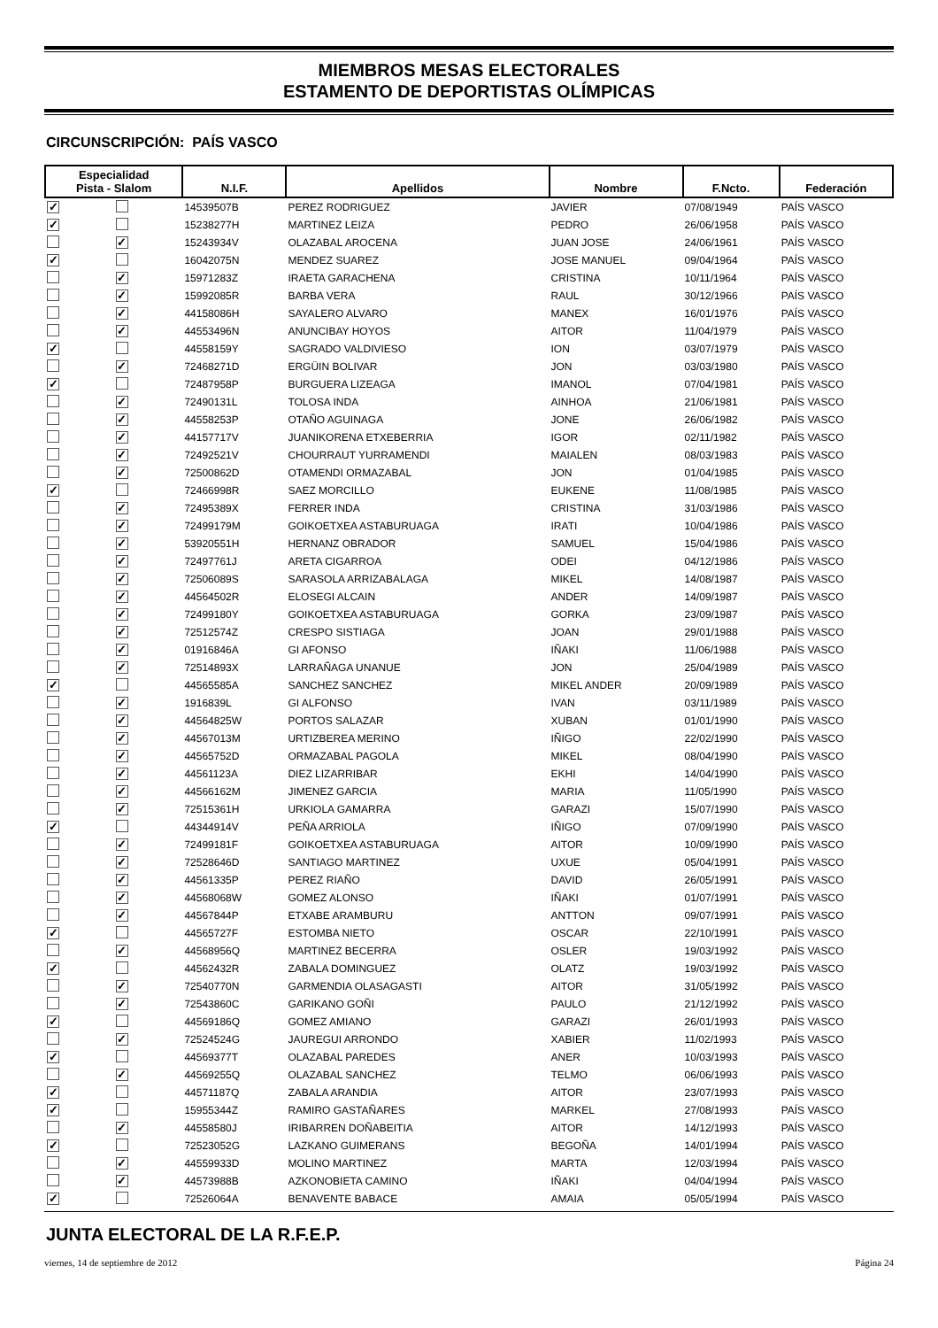MIEMBROS MESAS ELECTORALES
ESTAMENTO DE DEPORTISTAS OLÍMPICAS
CIRCUNSCRIPCIÓN: PAÍS VASCO
| Especialidad Pista - Slalom | | N.I.F. | Apellidos | Nombre | F.Ncto. | Federación |
| --- | --- | --- | --- | --- | --- | --- |
| ✓ | | 14539507B | PEREZ RODRIGUEZ | JAVIER | 07/08/1949 | PAÍS VASCO |
| ✓ | | 15238277H | MARTINEZ LEIZA | PEDRO | 26/06/1958 | PAÍS VASCO |
| | ✓ | 15243934V | OLAZABAL AROCENA | JUAN JOSE | 24/06/1961 | PAÍS VASCO |
| ✓ | | 16042075N | MENDEZ SUAREZ | JOSE MANUEL | 09/04/1964 | PAÍS VASCO |
| | ✓ | 15971283Z | IRAETA GARACHENA | CRISTINA | 10/11/1964 | PAÍS VASCO |
| | ✓ | 15992085R | BARBA VERA | RAUL | 30/12/1966 | PAÍS VASCO |
| | ✓ | 44158086H | SAYALERO ALVARO | MANEX | 16/01/1976 | PAÍS VASCO |
| | ✓ | 44553496N | ANUNCIBAY HOYOS | AITOR | 11/04/1979 | PAÍS VASCO |
| ✓ | | 44558159Y | SAGRADO VALDIVIESO | ION | 03/07/1979 | PAÍS VASCO |
| | ✓ | 72468271D | ERGÜIN BOLIVAR | JON | 03/03/1980 | PAÍS VASCO |
| ✓ | | 72487958P | BURGUERA LIZEAGA | IMANOL | 07/04/1981 | PAÍS VASCO |
| | ✓ | 72490131L | TOLOSA INDA | AINHOA | 21/06/1981 | PAÍS VASCO |
| | ✓ | 44558253P | OTAÑO AGUINAGA | JONE | 26/06/1982 | PAÍS VASCO |
| | ✓ | 44157717V | JUANIKORENA ETXEBERRIA | IGOR | 02/11/1982 | PAÍS VASCO |
| | ✓ | 72492521V | CHOURRAUT YURRAMENDI | MAIALEN | 08/03/1983 | PAÍS VASCO |
| | ✓ | 72500862D | OTAMENDI ORMAZABAL | JON | 01/04/1985 | PAÍS VASCO |
| ✓ | | 72466998R | SAEZ MORCILLO | EUKENE | 11/08/1985 | PAÍS VASCO |
| | ✓ | 72495389X | FERRER INDA | CRISTINA | 31/03/1986 | PAÍS VASCO |
| | ✓ | 72499179M | GOIKOETXEA ASTABURUAGA | IRATI | 10/04/1986 | PAÍS VASCO |
| | ✓ | 53920551H | HERNANZ OBRADOR | SAMUEL | 15/04/1986 | PAÍS VASCO |
| | ✓ | 72497761J | ARETA CIGARROA | ODEI | 04/12/1986 | PAÍS VASCO |
| | ✓ | 72506089S | SARASOLA ARRIZABALAGA | MIKEL | 14/08/1987 | PAÍS VASCO |
| | ✓ | 44564502R | ELOSEGI ALCAIN | ANDER | 14/09/1987 | PAÍS VASCO |
| | ✓ | 72499180Y | GOIKOETXEA ASTABURUAGA | GORKA | 23/09/1987 | PAÍS VASCO |
| | ✓ | 72512574Z | CRESPO SISTIAGA | JOAN | 29/01/1988 | PAÍS VASCO |
| | ✓ | 01916846A | GI AFONSO | IÑAKI | 11/06/1988 | PAÍS VASCO |
| | ✓ | 72514893X | LARRAÑAGA UNANUE | JON | 25/04/1989 | PAÍS VASCO |
| ✓ | | 44565585A | SANCHEZ SANCHEZ | MIKEL ANDER | 20/09/1989 | PAÍS VASCO |
| | ✓ | 1916839L | GI ALFONSO | IVAN | 03/11/1989 | PAÍS VASCO |
| | ✓ | 44564825W | PORTOS SALAZAR | XUBAN | 01/01/1990 | PAÍS VASCO |
| | ✓ | 44567013M | URTIZBEREA MERINO | IÑIGO | 22/02/1990 | PAÍS VASCO |
| | ✓ | 44565752D | ORMAZABAL PAGOLA | MIKEL | 08/04/1990 | PAÍS VASCO |
| | ✓ | 44561123A | DIEZ LIZARRIBAR | EKHI | 14/04/1990 | PAÍS VASCO |
| | ✓ | 44566162M | JIMENEZ GARCIA | MARIA | 11/05/1990 | PAÍS VASCO |
| | ✓ | 72515361H | URKIOLA GAMARRA | GARAZI | 15/07/1990 | PAÍS VASCO |
| ✓ | | 44344914V | PEÑA ARRIOLA | IÑIGO | 07/09/1990 | PAÍS VASCO |
| | ✓ | 72499181F | GOIKOETXEA ASTABURUAGA | AITOR | 10/09/1990 | PAÍS VASCO |
| | ✓ | 72528646D | SANTIAGO MARTINEZ | UXUE | 05/04/1991 | PAÍS VASCO |
| | ✓ | 44561335P | PEREZ RIAÑO | DAVID | 26/05/1991 | PAÍS VASCO |
| | ✓ | 44568068W | GOMEZ ALONSO | IÑAKI | 01/07/1991 | PAÍS VASCO |
| | ✓ | 44567844P | ETXABE ARAMBURU | ANTTON | 09/07/1991 | PAÍS VASCO |
| ✓ | | 44565727F | ESTOMBA NIETO | OSCAR | 22/10/1991 | PAÍS VASCO |
| | ✓ | 44568956Q | MARTINEZ BECERRA | OSLER | 19/03/1992 | PAÍS VASCO |
| ✓ | | 44562432R | ZABALA DOMINGUEZ | OLATZ | 19/03/1992 | PAÍS VASCO |
| | ✓ | 72540770N | GARMENDIA OLASAGASTI | AITOR | 31/05/1992 | PAÍS VASCO |
| | ✓ | 72543860C | GARIKANO GOÑI | PAULO | 21/12/1992 | PAÍS VASCO |
| ✓ | | 44569186Q | GOMEZ AMIANO | GARAZI | 26/01/1993 | PAÍS VASCO |
| | ✓ | 72524524G | JAUREGUI ARRONDO | XABIER | 11/02/1993 | PAÍS VASCO |
| ✓ | | 44569377T | OLAZABAL PAREDES | ANER | 10/03/1993 | PAÍS VASCO |
| | ✓ | 44569255Q | OLAZABAL SANCHEZ | TELMO | 06/06/1993 | PAÍS VASCO |
| ✓ | | 44571187Q | ZABALA ARANDIA | AITOR | 23/07/1993 | PAÍS VASCO |
| ✓ | | 15955344Z | RAMIRO GASTAÑARES | MARKEL | 27/08/1993 | PAÍS VASCO |
| | ✓ | 44558580J | IRIBARREN DOÑABEITIA | AITOR | 14/12/1993 | PAÍS VASCO |
| ✓ | | 72523052G | LAZKANO GUIMERANS | BEGOÑA | 14/01/1994 | PAÍS VASCO |
| | ✓ | 44559933D | MOLINO MARTINEZ | MARTA | 12/03/1994 | PAÍS VASCO |
| | ✓ | 44573988B | AZKONOBIETA CAMINO | IÑAKI | 04/04/1994 | PAÍS VASCO |
| ✓ | | 72526064A | BENAVENTE BABACE | AMAIA | 05/05/1994 | PAÍS VASCO |
JUNTA ELECTORAL DE LA R.F.E.P.
viernes, 14 de septiembre de 2012 Página 24